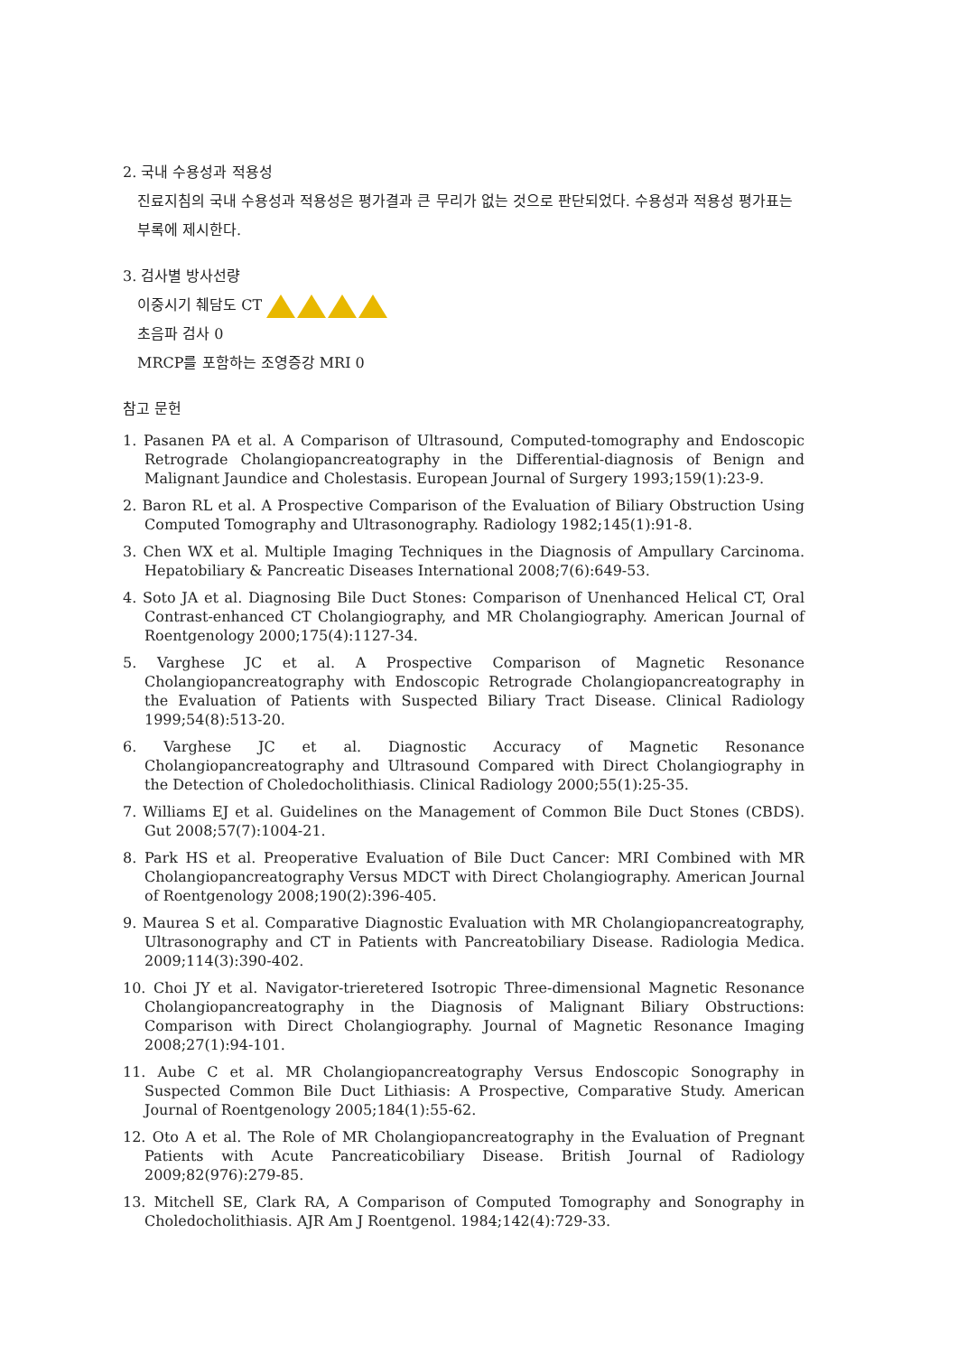2. 국내 수용성과 적용성
진료지침의 국내 수용성과 적용성은 평가결과 큰 무리가 없는 것으로 판단되었다. 수용성과 적용성 평가표는 부록에 제시한다.
3. 검사별 방사선량
이중시기 췌담도 CT
초음파 검사 0
MRCP를 포함하는 조영증강 MRI 0
참고 문헌
1. Pasanen PA et al. A Comparison of Ultrasound, Computed-tomography and Endoscopic Retrograde Cholangiopancreatography in the Differential-diagnosis of Benign and Malignant Jaundice and Cholestasis. European Journal of Surgery 1993;159(1):23-9.
2. Baron RL et al. A Prospective Comparison of the Evaluation of Biliary Obstruction Using Computed Tomography and Ultrasonography. Radiology 1982;145(1):91-8.
3. Chen WX et al. Multiple Imaging Techniques in the Diagnosis of Ampullary Carcinoma. Hepatobiliary & Pancreatic Diseases International 2008;7(6):649-53.
4. Soto JA et al. Diagnosing Bile Duct Stones: Comparison of Unenhanced Helical CT, Oral Contrast-enhanced CT Cholangiography, and MR Cholangiography. American Journal of Roentgenology 2000;175(4):1127-34.
5. Varghese JC et al. A Prospective Comparison of Magnetic Resonance Cholangiopancreatography with Endoscopic Retrograde Cholangiopancreatography in the Evaluation of Patients with Suspected Biliary Tract Disease. Clinical Radiology 1999;54(8):513-20.
6. Varghese JC et al. Diagnostic Accuracy of Magnetic Resonance Cholangiopancreatography and Ultrasound Compared with Direct Cholangiography in the Detection of Choledocholithiasis. Clinical Radiology 2000;55(1):25-35.
7. Williams EJ et al. Guidelines on the Management of Common Bile Duct Stones (CBDS). Gut 2008;57(7):1004-21.
8. Park HS et al. Preoperative Evaluation of Bile Duct Cancer: MRI Combined with MR Cholangiopancreatography Versus MDCT with Direct Cholangiography. American Journal of Roentgenology 2008;190(2):396-405.
9. Maurea S et al. Comparative Diagnostic Evaluation with MR Cholangiopancreatography, Ultrasonography and CT in Patients with Pancreatobiliary Disease. Radiologia Medica. 2009;114(3):390-402.
10. Choi JY et al. Navigator-trieretered Isotropic Three-dimensional Magnetic Resonance Cholangiopancreatography in the Diagnosis of Malignant Biliary Obstructions: Comparison with Direct Cholangiography. Journal of Magnetic Resonance Imaging 2008;27(1):94-101.
11. Aube C et al. MR Cholangiopancreatography Versus Endoscopic Sonography in Suspected Common Bile Duct Lithiasis: A Prospective, Comparative Study. American Journal of Roentgenology 2005;184(1):55-62.
12. Oto A et al. The Role of MR Cholangiopancreatography in the Evaluation of Pregnant Patients with Acute Pancreaticobiliary Disease. British Journal of Radiology 2009;82(976):279-85.
13. Mitchell SE, Clark RA, A Comparison of Computed Tomography and Sonography in Choledocholithiasis. AJR Am J Roentgenol. 1984;142(4):729-33.